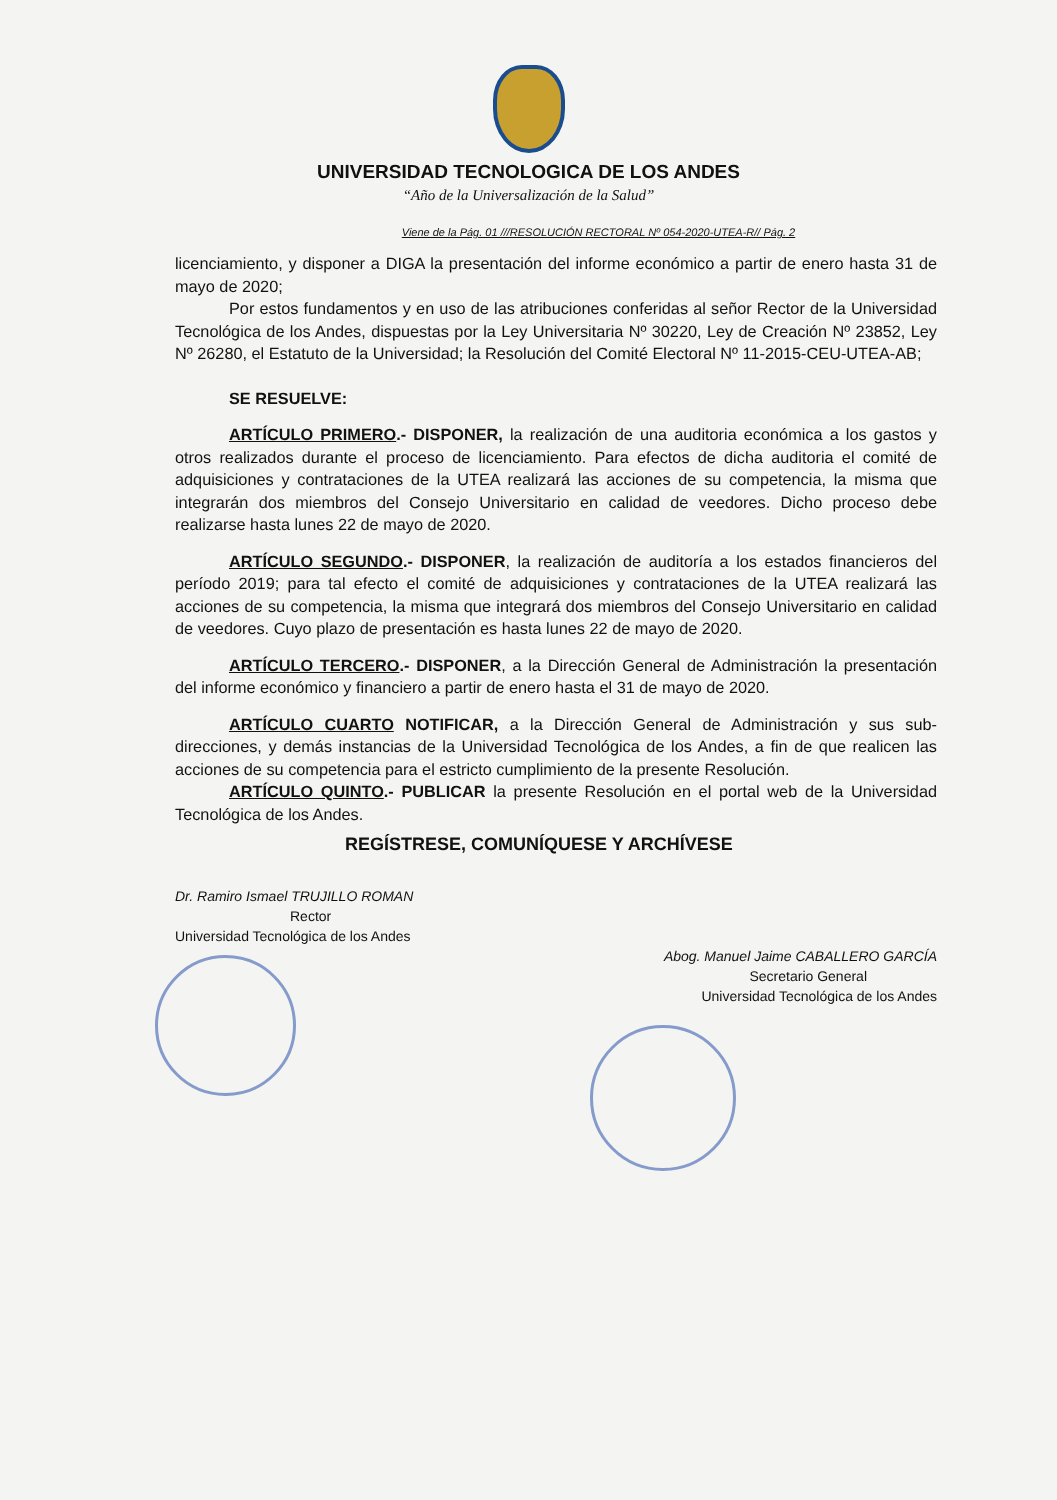UNIVERSIDAD TECNOLOGICA DE LOS ANDES
“Año de la Universalización de la Salud”
Viene de la Pág. 01 ///RESOLUCIÓN RECTORAL Nº 054-2020-UTEA-R// Pág. 2
licenciamiento, y disponer a DIGA la presentación del informe económico a partir de enero hasta 31 de mayo de 2020;
Por estos fundamentos y en uso de las atribuciones conferidas al señor Rector de la Universidad Tecnológica de los Andes, dispuestas por la Ley Universitaria Nº 30220, Ley de Creación Nº 23852, Ley Nº 26280, el Estatuto de la Universidad; la Resolución del Comité Electoral Nº 11-2015-CEU-UTEA-AB;
SE RESUELVE:
ARTÍCULO PRIMERO.- DISPONER, la realización de una auditoria económica a los gastos y otros realizados durante el proceso de licenciamiento. Para efectos de dicha auditoria el comité de adquisiciones y contrataciones de la UTEA realizará las acciones de su competencia, la misma que integrarán dos miembros del Consejo Universitario en calidad de veedores. Dicho proceso debe realizarse hasta lunes 22 de mayo de 2020.
ARTÍCULO SEGUNDO.- DISPONER, la realización de auditoría a los estados financieros del período 2019; para tal efecto el comité de adquisiciones y contrataciones de la UTEA realizará las acciones de su competencia, la misma que integrará dos miembros del Consejo Universitario en calidad de veedores. Cuyo plazo de presentación es hasta lunes 22 de mayo de 2020.
ARTÍCULO TERCERO.- DISPONER, a la Dirección General de Administración la presentación del informe económico y financiero a partir de enero hasta el 31 de mayo de 2020.
ARTÍCULO CUARTO NOTIFICAR, a la Dirección General de Administración y sus sub-direcciones, y demás instancias de la Universidad Tecnológica de los Andes, a fin de que realicen las acciones de su competencia para el estricto cumplimiento de la presente Resolución.
ARTÍCULO QUINTO.- PUBLICAR la presente Resolución en el portal web de la Universidad Tecnológica de los Andes.
REGÍSTRESE, COMUNÍQUESE Y ARCHÍVESE
Dr. Ramiro Ismael TRUJILLO ROMAN
Rector
Universidad Tecnológica de los Andes
Abog. Manuel Jaime CABALLERO GARCÍA
Secretario General
Universidad Tecnológica de los Andes